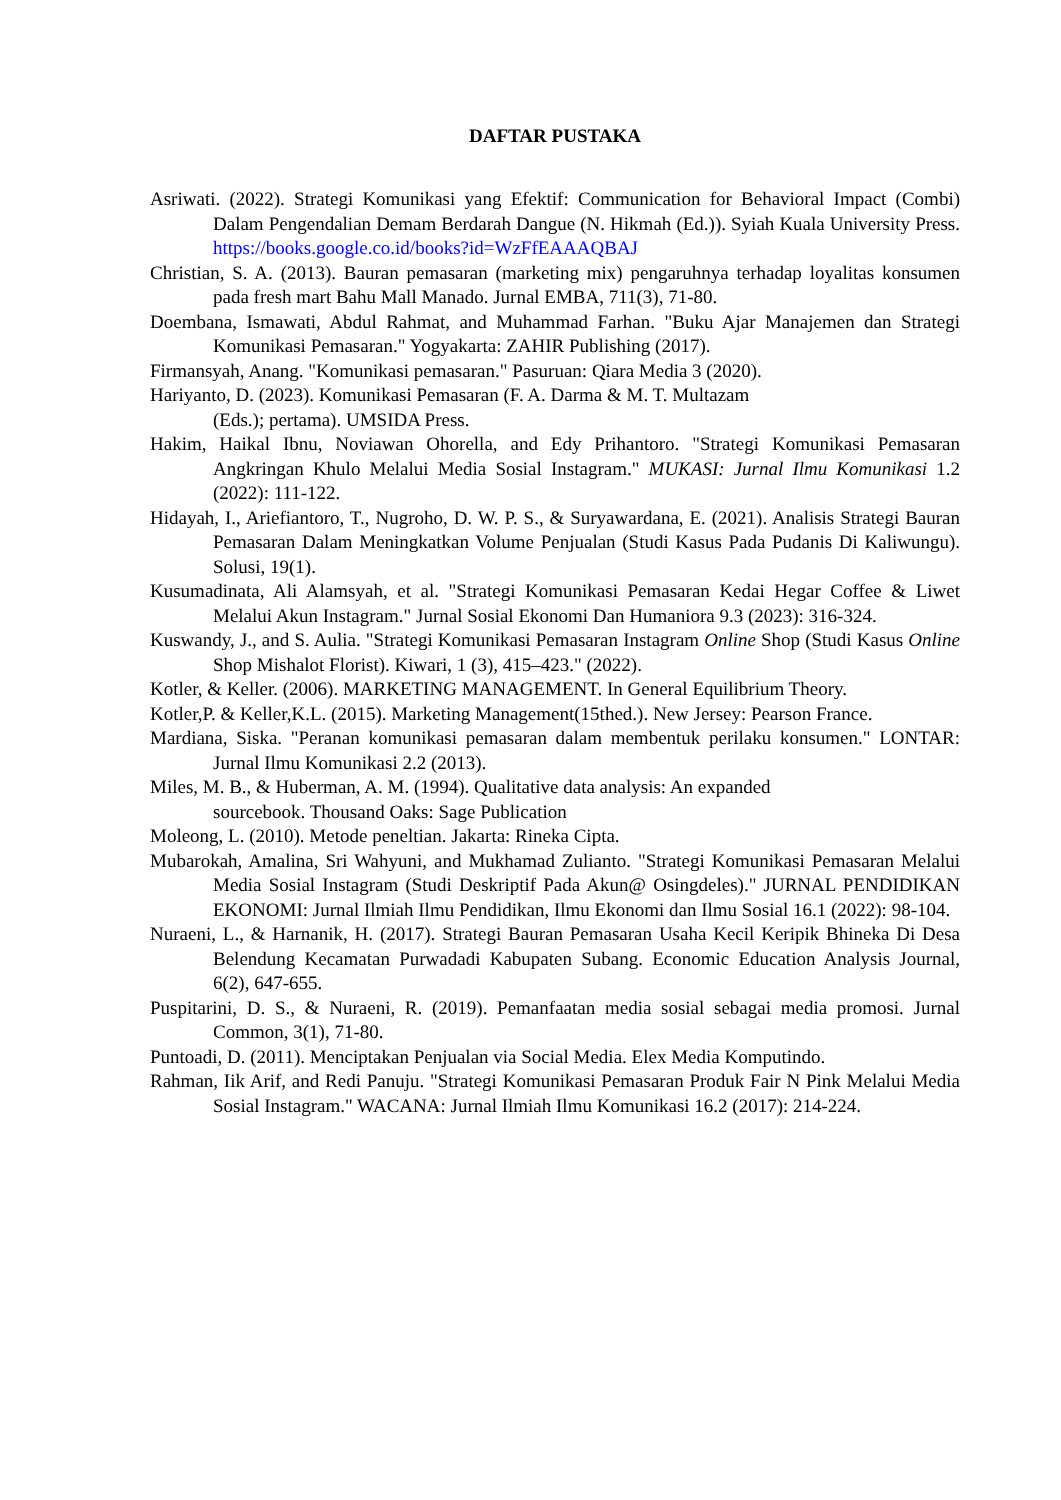DAFTAR PUSTAKA
Asriwati. (2022). Strategi Komunikasi yang Efektif: Communication for Behavioral Impact (Combi) Dalam Pengendalian Demam Berdarah Dangue (N. Hikmah (Ed.)). Syiah Kuala University Press. https://books.google.co.id/books?id=WzFfEAAAQBAJ
Christian, S. A. (2013). Bauran pemasaran (marketing mix) pengaruhnya terhadap loyalitas konsumen pada fresh mart Bahu Mall Manado. Jurnal EMBA, 711(3), 71-80.
Doembana, Ismawati, Abdul Rahmat, and Muhammad Farhan. "Buku Ajar Manajemen dan Strategi Komunikasi Pemasaran." Yogyakarta: ZAHIR Publishing (2017).
Firmansyah, Anang. "Komunikasi pemasaran." Pasuruan: Qiara Media 3 (2020).
Hariyanto, D. (2023). Komunikasi Pemasaran (F. A. Darma & M. T. Multazam
(Eds.); pertama). UMSIDA Press.
Hakim, Haikal Ibnu, Noviawan Ohorella, and Edy Prihantoro. "Strategi Komunikasi Pemasaran Angkringan Khulo Melalui Media Sosial Instagram." MUKASI: Jurnal Ilmu Komunikasi 1.2 (2022): 111-122.
Hidayah, I., Ariefiantoro, T., Nugroho, D. W. P. S., & Suryawardana, E. (2021). Analisis Strategi Bauran Pemasaran Dalam Meningkatkan Volume Penjualan (Studi Kasus Pada Pudanis Di Kaliwungu). Solusi, 19(1).
Kusumadinata, Ali Alamsyah, et al. "Strategi Komunikasi Pemasaran Kedai Hegar Coffee & Liwet Melalui Akun Instagram." Jurnal Sosial Ekonomi Dan Humaniora 9.3 (2023): 316-324.
Kuswandy, J., and S. Aulia. "Strategi Komunikasi Pemasaran Instagram Online Shop (Studi Kasus Online Shop Mishalot Florist). Kiwari, 1 (3), 415–423." (2022).
Kotler, & Keller. (2006). MARKETING MANAGEMENT. In General Equilibrium Theory.
Kotler,P. & Keller,K.L. (2015). Marketing Management(15thed.). New Jersey: Pearson France.
Mardiana, Siska. "Peranan komunikasi pemasaran dalam membentuk perilaku konsumen." LONTAR: Jurnal Ilmu Komunikasi 2.2 (2013).
Miles, M. B., & Huberman, A. M. (1994). Qualitative data analysis: An expanded
sourcebook. Thousand Oaks: Sage Publication
Moleong, L. (2010). Metode peneltian. Jakarta: Rineka Cipta.
Mubarokah, Amalina, Sri Wahyuni, and Mukhamad Zulianto. "Strategi Komunikasi Pemasaran Melalui Media Sosial Instagram (Studi Deskriptif Pada Akun@ Osingdeles)." JURNAL PENDIDIKAN EKONOMI: Jurnal Ilmiah Ilmu Pendidikan, Ilmu Ekonomi dan Ilmu Sosial 16.1 (2022): 98-104.
Nuraeni, L., & Harnanik, H. (2017). Strategi Bauran Pemasaran Usaha Kecil Keripik Bhineka Di Desa Belendung Kecamatan Purwadadi Kabupaten Subang. Economic Education Analysis Journal, 6(2), 647-655.
Puspitarini, D. S., & Nuraeni, R. (2019). Pemanfaatan media sosial sebagai media promosi. Jurnal Common, 3(1), 71-80.
Puntoadi, D. (2011). Menciptakan Penjualan via Social Media. Elex Media Komputindo.
Rahman, Iik Arif, and Redi Panuju. "Strategi Komunikasi Pemasaran Produk Fair N Pink Melalui Media Sosial Instagram." WACANA: Jurnal Ilmiah Ilmu Komunikasi 16.2 (2017): 214-224.